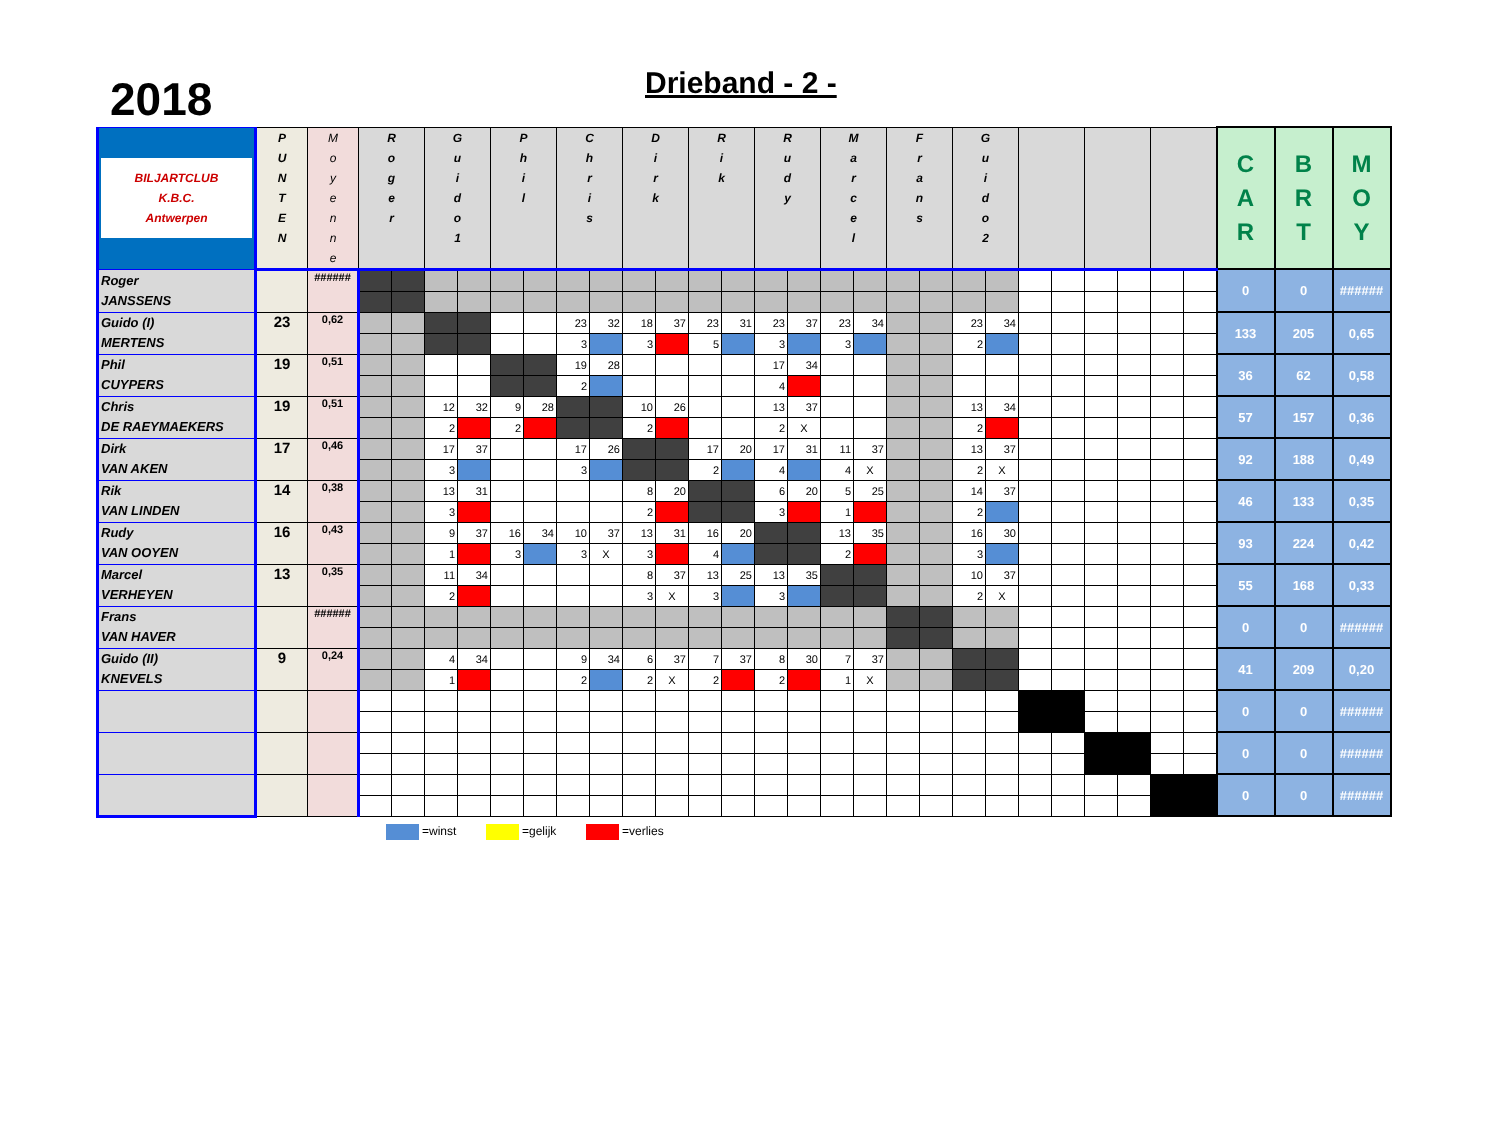2018
Drieband - 2 -
| BILJARTCLUB K.B.C. Antwerpen | P U N T E N | M o y e n n e | R o g e r | | G u i d o 1 | | P h i l | | C h r i s | | D i r k | | R i k | | R u d y | | M a r c e l | | F r a n s | | G u i d o 2 | | | | | | | | C A R | B R T | M O Y |
| --- | --- | --- | --- | --- | --- | --- | --- | --- | --- | --- | --- | --- | --- | --- | --- | --- | --- | --- | --- | --- | --- | --- | --- | --- | --- | --- | --- | --- | --- | --- | --- |
| Roger JANSSENS | | ###### | | | | | | | | | | | | | | | | | | | | | | | | | | | 0 | 0 | ###### |
| Guido (I) MERTENS | 23 | 0,62 | | | | | | | 23 | 32 | 18 | 37 | 23 | 31 | 23 | 37 | 23 | 34 | | | 23 | 34 | | | | | | | 133 | 205 | 0,65 |
| | | | | | | | | | 3 | | 3 | | 5 | | 3 | | 3 | | | | 2 | | | | | | | | | | |
| Phil CUYPERS | 19 | 0,51 | | | | | | | 19 | 28 | | | | | 17 | 34 | | | | | | | | | | | | | 36 | 62 | 0,58 |
| | | | | | | | | | 2 | | | | | | 4 | | | | | | | | | | | | | | | | |
| Chris DE RAEYMAEKERS | 19 | 0,51 | | | 12 | 32 | 9 | 28 | | | 10 | 26 | | | 13 | 37 | | | | | 13 | 34 | | | | | | | 57 | 157 | 0,36 |
| | | | | | 2 | | 2 | | | | 2 | | | | 2 | X | | | | | 2 | | | | | | | | | | |
| Dirk VAN AKEN | 17 | 0,46 | | | 17 | 37 | | | 17 | 26 | | | 17 | 20 | 17 | 31 | 11 | 37 | | | 13 | 37 | | | | | | | 92 | 188 | 0,49 |
| | | | | | 3 | | | | 3 | | | | 2 | | 4 | | 4 | X | | | 2 | X | | | | | | | | | |
| Rik VAN LINDEN | 14 | 0,38 | | | 13 | 31 | | | | | 8 | 20 | | | 6 | 20 | 5 | 25 | | | 14 | 37 | | | | | | | 46 | 133 | 0,35 |
| | | | | | 3 | | | | | | 2 | | | | 3 | | 1 | | | | 2 | | | | | | | | | | |
| Rudy VAN OOYEN | 16 | 0,43 | | | 9 | 37 | 16 | 34 | 10 | 37 | 13 | 31 | 16 | 20 | | | 13 | 35 | | | 16 | 30 | | | | | | | 93 | 224 | 0,42 |
| | | | | | 1 | | 3 | | 3 | X | 3 | | 4 | | | | 2 | | | | 3 | | | | | | | | | | |
| Marcel VERHEYEN | 13 | 0,35 | | | 11 | 34 | | | | | 8 | 37 | 13 | 25 | 13 | 35 | | | | | 10 | 37 | | | | | | | 55 | 168 | 0,33 |
| | | | | | 2 | | | | | | 3 | X | 3 | | 3 | | | | | | 2 | X | | | | | | | | | |
| Frans VAN HAVER | | ###### | | | | | | | | | | | | | | | | | | | | | | | | | | | 0 | 0 | ###### |
| Guido (II) KNEVELS | 9 | 0,24 | | | 4 | 34 | | | 9 | 34 | 6 | 37 | 7 | 37 | 8 | 30 | 7 | 37 | | | | | | | | | | | 41 | 209 | 0,20 |
| | | | | | 1 | | | | 2 | | 2 | X | 2 | | 2 | | 1 | X | | | | | | | | | | | | | |
| | | | | | | | | | | | | | | | | | | | | | | | | | | | | | 0 | 0 | ###### |
| | | | | | | | | | | | | | | | | | | | | | | | | | | | | | 0 | 0 | ###### |
| | | | | | | | | | | | | | | | | | | | | | | | | | | | | | 0 | 0 | ###### |
=winst =gelijk =verlies